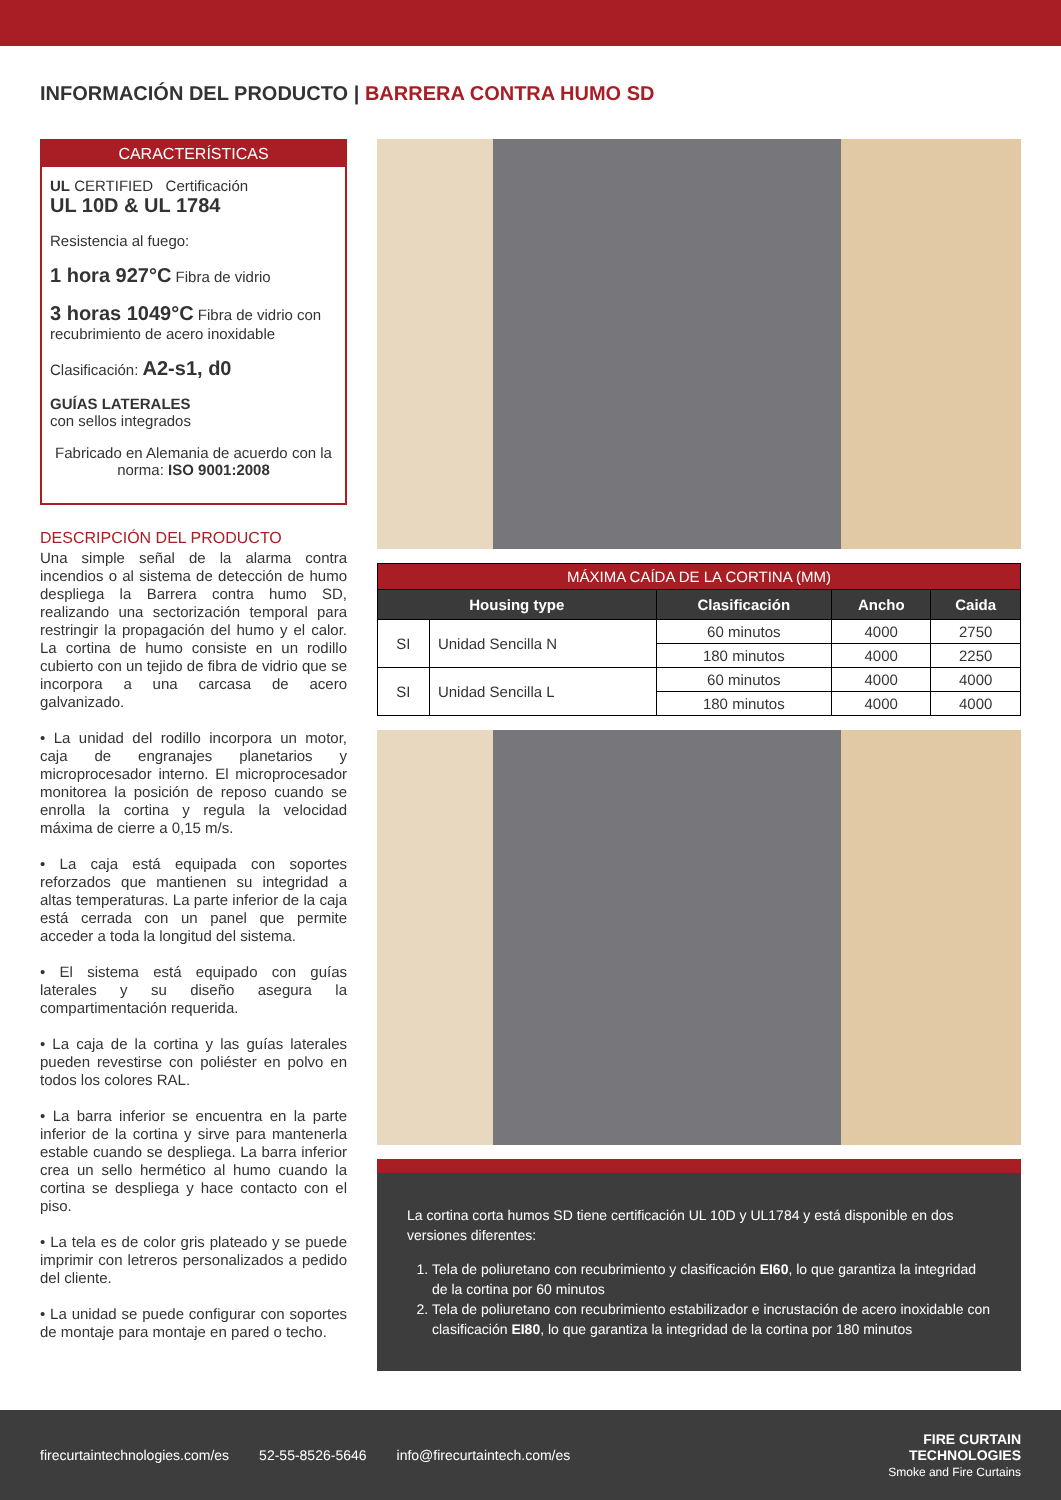INFORMACIÓN DEL PRODUCTO | BARRERA CONTRA HUMO SD
CARACTERÍSTICAS
UL CERTIFIED Certificación
UL 10D & UL 1784
Resistencia al fuego:
1 hora 927°C Fibra de vidrio
3 horas 1049°C Fibra de vidrio con recubrimiento de acero inoxidable
Clasificación: A2-s1, d0
GUÍAS LATERALES
con sellos integrados
Fabricado en Alemania de acuerdo con la norma: ISO 9001:2008
DESCRIPCIÓN DEL PRODUCTO
Una simple señal de la alarma contra incendios o al sistema de detección de humo despliega la Barrera contra humo SD, realizando una sectorización temporal para restringir la propagación del humo y el calor. La cortina de humo consiste en un rodillo cubierto con un tejido de fibra de vidrio que se incorpora a una carcasa de acero galvanizado.
• La unidad del rodillo incorpora un motor, caja de engranajes planetarios y microprocesador interno. El microprocesador monitorea la posición de reposo cuando se enrolla la cortina y regula la velocidad máxima de cierre a 0,15 m/s.
• La caja está equipada con soportes reforzados que mantienen su integridad a altas temperaturas. La parte inferior de la caja está cerrada con un panel que permite acceder a toda la longitud del sistema.
• El sistema está equipado con guías laterales y su diseño asegura la compartimentación requerida.
• La caja de la cortina y las guías laterales pueden revestirse con poliéster en polvo en todos los colores RAL.
• La barra inferior se encuentra en la parte inferior de la cortina y sirve para mantenerla estable cuando se despliega. La barra inferior crea un sello hermético al humo cuando la cortina se despliega y hace contacto con el piso.
• La tela es de color gris plateado y se puede imprimir con letreros personalizados a pedido del cliente.
• La unidad se puede configurar con soportes de montaje para montaje en pared o techo.
| MÁXIMA CAÍDA DE LA CORTINA (MM) | | | | |
| Housing type | | Clasificación | Ancho | Caida |
| SI | Unidad Sencilla N | 60 minutos | 4000 | 2750 |
| | | 180 minutos | 4000 | 2250 |
| SI | Unidad Sencilla L | 60 minutos | 4000 | 4000 |
| | | 180 minutos | 4000 | 4000 |
La cortina corta humos SD tiene certificación UL 10D y UL1784 y está disponible en dos versiones diferentes:
1. Tela de poliuretano con recubrimiento y clasificación EI60, lo que garantiza la integridad de la cortina por 60 minutos
2. Tela de poliuretano con recubrimiento estabilizador e incrustación de acero inoxidable con clasificación EI80, lo que garantiza la integridad de la cortina por 180 minutos
firecurtaintechnologies.com/es 52-55-8526-5646 info@firecurtaintech.com/es
FIRE CURTAIN
TECHNOLOGIES
Smoke and Fire Curtains